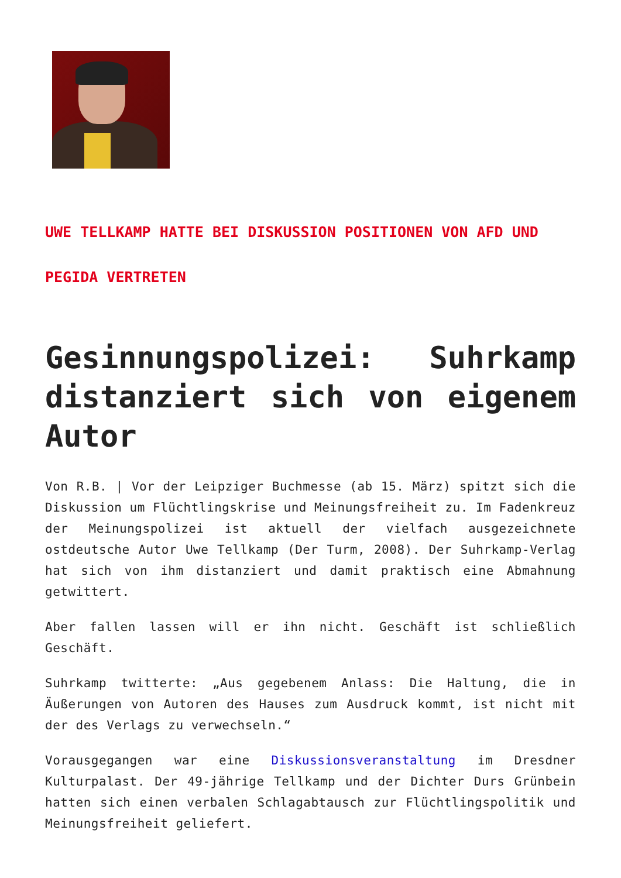UWE TELLKAMP HATTE BEI DISKUSSION POSITIONEN VON AFD UND PEGIDA VERTRETEN
Gesinnungspolizei: Suhrkamp distanziert sich von eigenem Autor
Von R.B. | Vor der Leipziger Buchmesse (ab 15. März) spitzt sich die Diskussion um Flüchtlingskrise und Meinungsfreiheit zu. Im Fadenkreuz der Meinungspolizei ist aktuell der vielfach ausgezeichnete ostdeutsche Autor Uwe Tellkamp (Der Turm, 2008). Der Suhrkamp-Verlag hat sich von ihm distanziert und damit praktisch eine Abmahnung getwittert.
Aber fallen lassen will er ihn nicht. Geschäft ist schließlich Geschäft.
Suhrkamp twitterte: „Aus gegebenem Anlass: Die Haltung, die in Äußerungen von Autoren des Hauses zum Ausdruck kommt, ist nicht mit der des Verlags zu verwechseln.“
Vorausgegangen war eine Diskussionsveranstaltung im Dresdner Kulturpalast. Der 49-jährige Tellkamp und der Dichter Durs Grünbein hatten sich einen verbalen Schlagabtausch zur Flüchtlingspolitik und Meinungsfreiheit geliefert.